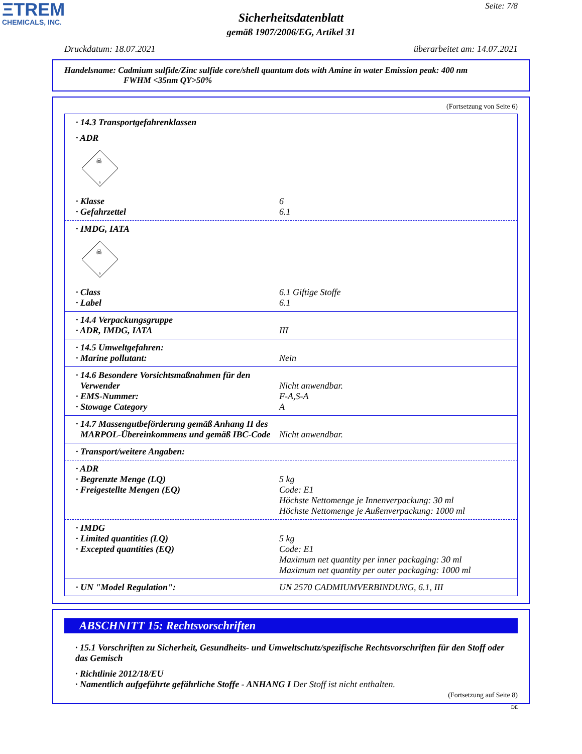ΞTREM
CHEMICALS, INC.
Seite: 7/8
Sicherheitsdatenblatt
gemäß 1907/2006/EG, Artikel 31
Druckdatum: 18.07.2021 überarbeitet am: 14.07.2021
Handelsname: Cadmium sulfide/Zinc sulfide core/shell quantum dots with Amine in water Emission peak: 400 nm
FWHM <35nm QY>50%
(Fortsetzung von Seite 6)
· 14.3 Transportgefahrenklassen
· ADR
☠
6
· Klasse 6
· Gefahrzettel 6.1
· IMDG, IATA
☠
6
· Class 6.1 Giftige Stoffe
· Label 6.1
· 14.4 Verpackungsgruppe
· ADR, IMDG, IATA III
· 14.5 Umweltgefahren:
· Marine pollutant: Nein
· 14.6 Besondere Vorsichtsmaßnahmen für den
Verwender
Nicht anwendbar.
· EMS-Nummer: F-A,S-A
· Stowage Category A
· 14.7 Massengutbeförderung gemäß Anhang II des
MARPOL-Übereinkommens und gemäß IBC-Code
Nicht anwendbar.
· Transport/weitere Angaben:
· ADR
· Begrenzte Menge (LQ) 5 kg
· Freigestellte Mengen (EQ) Code: E1
Höchste Nettomenge je Innenverpackung: 30 ml
Höchste Nettomenge je Außenverpackung: 1000 ml
· IMDG
· Limited quantities (LQ) 5 kg
· Excepted quantities (EQ) Code: E1
Maximum net quantity per inner packaging: 30 ml
Maximum net quantity per outer packaging: 1000 ml
· UN "Model Regulation": UN 2570 CADMIUMVERBINDUNG, 6.1, III
ABSCHNITT 15: Rechtsvorschriften
· 15.1 Vorschriften zu Sicherheit, Gesundheits- und Umweltschutz/spezifische Rechtsvorschriften für den Stoff oder das Gemisch
· Richtlinie 2012/18/EU
· Namentlich aufgeführte gefährliche Stoffe - ANHANG I Der Stoff ist nicht enthalten.
(Fortsetzung auf Seite 8)
DE